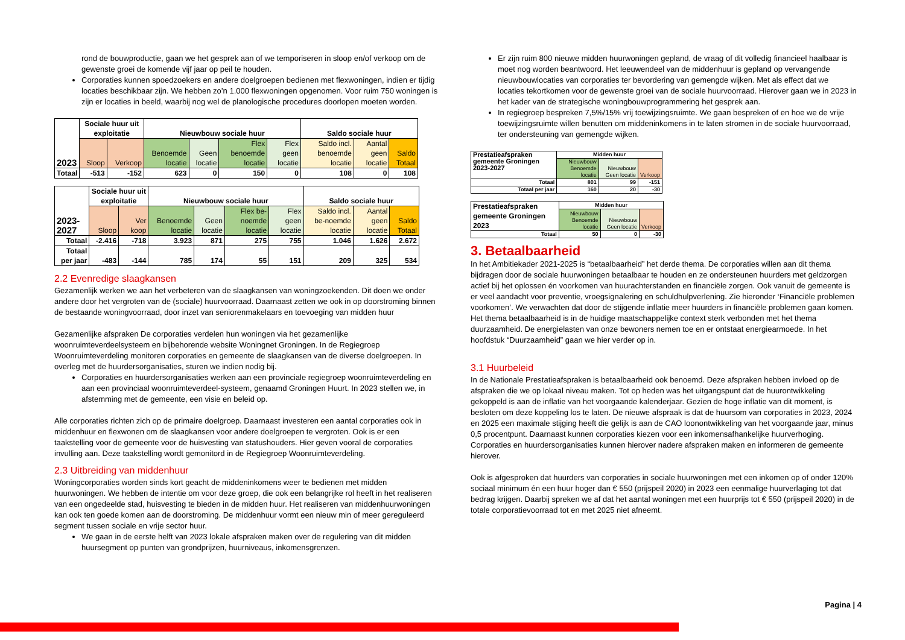rond de bouwproductie, gaan we het gesprek aan of we temporiseren in sloop en/of verkoop om de gewenste groei de komende vijf jaar op peil te houden.
Corporaties kunnen spoedzoekers en andere doelgroepen bedienen met flexwoningen, indien er tijdig locaties beschikbaar zijn. We hebben zo’n 1.000 flexwoningen opgenomen. Voor ruim 750 woningen is zijn er locaties in beeld, waarbij nog wel de planologische procedures doorlopen moeten worden.
| 2023 | Sociale huur uit exploitatie | | Nieuwbouw sociale huur | | | | Saldo sociale huur | | |
| --- | --- | --- | --- | --- | --- | --- | --- | --- | --- |
| | Sloop | Verkoop | Benoemde locatie | Geen locatie | Flex benoemde locatie | Flex geen locatie | Saldo incl. benoemde locatie | Aantal geen locatie | Saldo Totaal |
| Totaal | -513 | -152 | 623 | 0 | 150 | 0 | 108 | 0 | 108 |
| 2023-2027 | Sociale huur uit exploitatie | | Nieuwbouw sociale huur | | | | Saldo sociale huur | | |
| --- | --- | --- | --- | --- | --- | --- | --- | --- | --- |
| | Sloop | Ver koop | Benoemde locatie | Geen locatie | Flex be-noemde locatie | Flex geen locatie | Saldo incl. be-noemde locatie | Aantal geen locatie | Saldo Totaal |
| Totaal | -2.416 | -718 | 3.923 | 871 | 275 | 755 | 1.046 | 1.626 | 2.672 |
| Totaal per jaar | -483 | -144 | 785 | 174 | 55 | 151 | 209 | 325 | 534 |
2.2 Evenredige slaagkansen
Gezamenlijk werken we aan het verbeteren van de slaagkansen van woningzoekenden. Dit doen we onder andere door het vergroten van de (sociale) huurvoorraad. Daarnaast zetten we ook in op doorstroming binnen de bestaande woningvoorraad, door inzet van seniorenmakelaars en toevoeging van midden huur
Gezamenlijke afspraken De corporaties verdelen hun woningen via het gezamenlijke woonruimteverdeelsysteem en bijbehorende website Woningnet Groningen. In de Regiegroep Woonruimteverdeling monitoren corporaties en gemeente de slaagkansen van de diverse doelgroepen. In overleg met de huurdersorganisaties, sturen we indien nodig bij.
Corporaties en huurdersorganisaties werken aan een provinciale regiegroep woonruimteverdeling en aan een provinciaal woonruimteverdeel-systeem, genaamd Groningen Huurt. In 2023 stellen we, in afstemming met de gemeente, een visie en beleid op.
Alle corporaties richten zich op de primaire doelgroep. Daarnaast investeren een aantal corporaties ook in middenhuur en flexwonen om de slaagkansen voor andere doelgroepen te vergroten. Ook is er een taakstelling voor de gemeente voor de huisvesting van statushouders. Hier geven vooral de corporaties invulling aan. Deze taakstelling wordt gemonitord in de Regiegroep Woonruimteverdeling.
2.3 Uitbreiding van middenhuur
Woningcorporaties worden sinds kort geacht de middeninkomens weer te bedienen met midden huurwoningen. We hebben de intentie om voor deze groep, die ook een belangrijke rol heeft in het realiseren van een ongedeelde stad, huisvesting te bieden in de midden huur. Het realiseren van middenhuurwoningen kan ook ten goede komen aan de doorstroming. De middenhuur vormt een nieuw min of meer gereguleerd segment tussen sociale en vrije sector huur.
We gaan in de eerste helft van 2023 lokale afspraken maken over de regulering van dit midden huursegment op punten van grondprijzen, huurniveaus, inkomensgrenzen.
Er zijn ruim 800 nieuwe midden huurwoningen gepland, de vraag of dit volledig financieel haalbaar is moet nog worden beantwoord. Het leeuwendeel van de middenhuur is gepland op vervangende nieuwbouwlocaties van corporaties ter bevordering van gemengde wijken. Met als effect dat we locaties tekortkomen voor de gewenste groei van de sociale huurvoorraad. Hierover gaan we in 2023 in het kader van de strategische woningbouwprogrammering het gesprek aan.
In regiegroep bespreken 7,5%/15% vrij toewijzingsruimte. We gaan bespreken of en hoe we de vrije toewijzingsruimte willen benutten om middeninkomens in te laten stromen in de sociale huurvoorraad, ter ondersteuning van gemengde wijken.
| Prestatieafspraken gemeente Groningen 2023-2027 | Midden huur | | |
| --- | --- | --- | --- |
| | Nieuwbouw Benoemde locatie | Nieuwbouw Geen locatie | Verkoop |
| Totaal | 801 | 99 | -151 |
| Totaal per jaar | 160 | 20 | -30 |
| Prestatieafspraken gemeente Groningen 2023 | Midden huur | | |
| --- | --- | --- | --- |
| | Nieuwbouw Benoemde locatie | Nieuwbouw Geen locatie | Verkoop |
| Totaal | 50 | 0 | -30 |
3. Betaalbaarheid
In het Ambitiekader 2021-2025 is “betaalbaarheid” het derde thema. De corporaties willen aan dit thema bijdragen door de sociale huurwoningen betaalbaar te houden en ze ondersteunen huurders met geldzorgen actief bij het oplossen én voorkomen van huurachterstanden en financiële zorgen. Ook vanuit de gemeente is er veel aandacht voor preventie, vroegsignalering en schuldhulpverlening. Zie hieronder ‘Financiële problemen voorkomen’. We verwachten dat door de stijgende inflatie meer huurders in financiële problemen gaan komen.
Het thema betaalbaarheid is in de huidige maatschappelijke context sterk verbonden met het thema duurzaamheid. De energielasten van onze bewoners nemen toe en er ontstaat energiearmoede. In het hoofdstuk “Duurzaamheid” gaan we hier verder op in.
3.1 Huurbeleid
In de Nationale Prestatieafspraken is betaalbaarheid ook benoemd. Deze afspraken hebben invloed op de afspraken die we op lokaal niveau maken. Tot op heden was het uitgangspunt dat de huurontwikkeling gekoppeld is aan de inflatie van het voorgaande kalenderjaar. Gezien de hoge inflatie van dit moment, is besloten om deze koppeling los te laten. De nieuwe afspraak is dat de huursom van corporaties in 2023, 2024 en 2025 een maximale stijging heeft die gelijk is aan de CAO loonontwikkeling van het voorgaande jaar, minus 0,5 procentpunt. Daarnaast kunnen corporaties kiezen voor een inkomensafhankelijke huurverhoging. Corporaties en huurdersorganisaties kunnen hierover nadere afspraken maken en informeren de gemeente hierover.
Ook is afgesproken dat huurders van corporaties in sociale huurwoningen met een inkomen op of onder 120% sociaal minimum én een huur hoger dan € 550 (prijspeil 2020) in 2023 een eenmalige huurverlaging tot dat bedrag krijgen. Daarbij spreken we af dat het aantal woningen met een huurprijs tot € 550 (prijspeil 2020) in de totale corporatievoorraad tot en met 2025 niet afneemt.
Pagina | 4